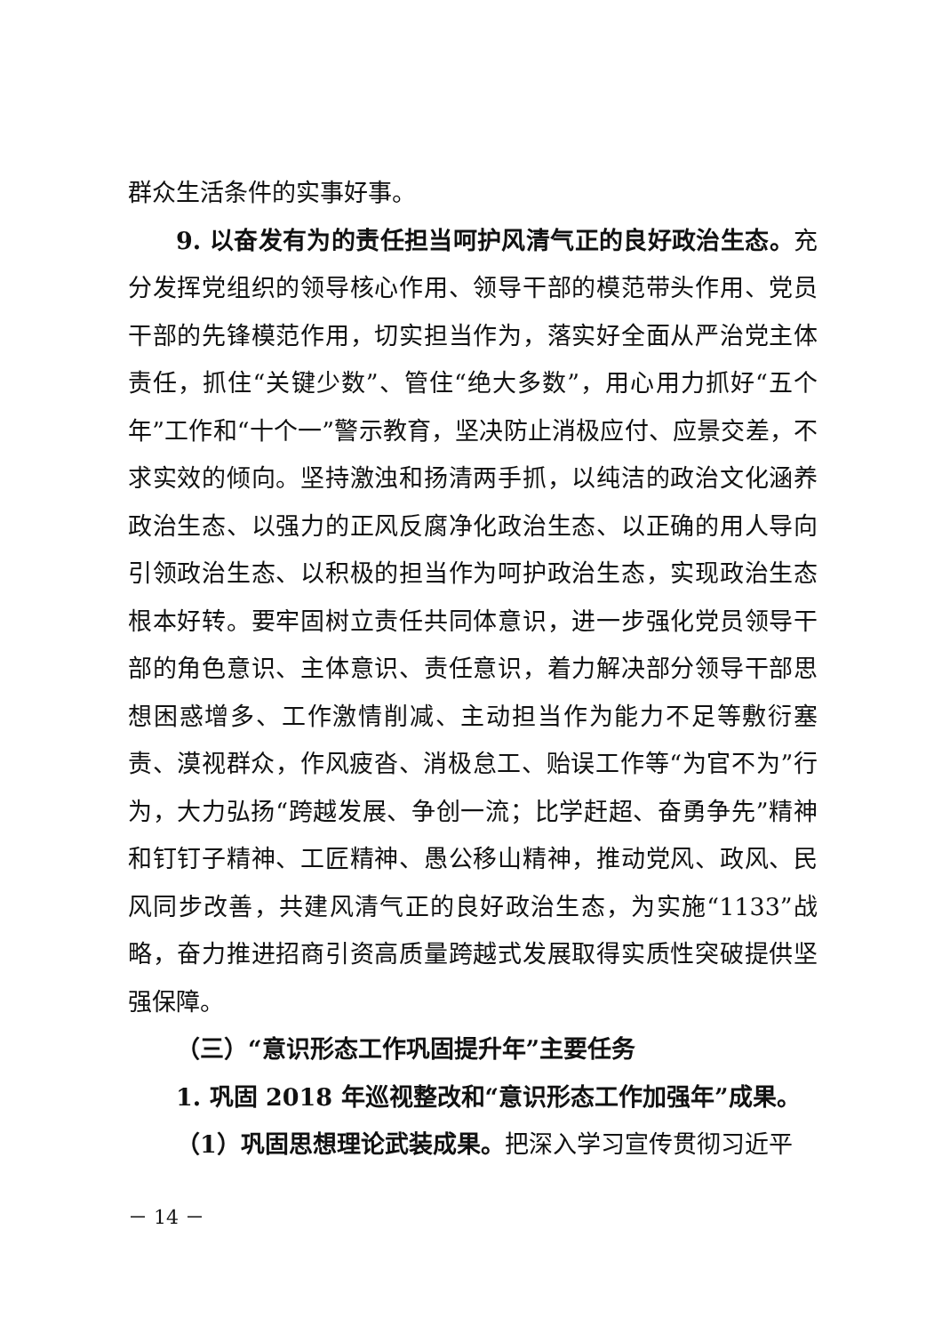群众生活条件的实事好事。
9. 以奋发有为的责任担当呵护风清气正的良好政治生态。充分发挥党组织的领导核心作用、领导干部的模范带头作用、党员干部的先锋模范作用，切实担当作为，落实好全面从严治党主体责任，抓住“关键少数”、管住“绝大多数”，用心用力抓好“五个年”工作和“十个一”警示教育，坚决防止消极应付、应景交差，不求实效的倾向。坚持激浊和扬清两手抓，以纯洁的政治文化涵养政治生态、以强力的正风反腐净化政治生态、以正确的用人导向引领政治生态、以积极的担当作为呵护政治生态，实现政治生态根本好转。要牢固树立责任共同体意识，进一步强化党员领导干部的角色意识、主体意识、责任意识，着力解决部分领导干部思想困惑增多、工作激情削减、主动担当作为能力不足等敷衍塞责、漠视群众，作风疲沓、消极怠工、贻误工作等“为官不为”行为，大力弘扬“跨越发展、争创一流；比学赶超、奋勇争先”精神和钉钉子精神、工匠精神、愚公移山精神，推动党风、政风、民风同步改善，共建风清气正的良好政治生态，为实施“1133”战略，奋力推进招商引资高质量跨越式发展取得实质性突破提供坚强保障。
（三）“意识形态工作巩固提升年”主要任务
1. 巩固 2018 年巡视整改和“意识形态工作加强年”成果。
（1）巩固思想理论武装成果。把深入学习宣传贯彻习近平
－ 14 －